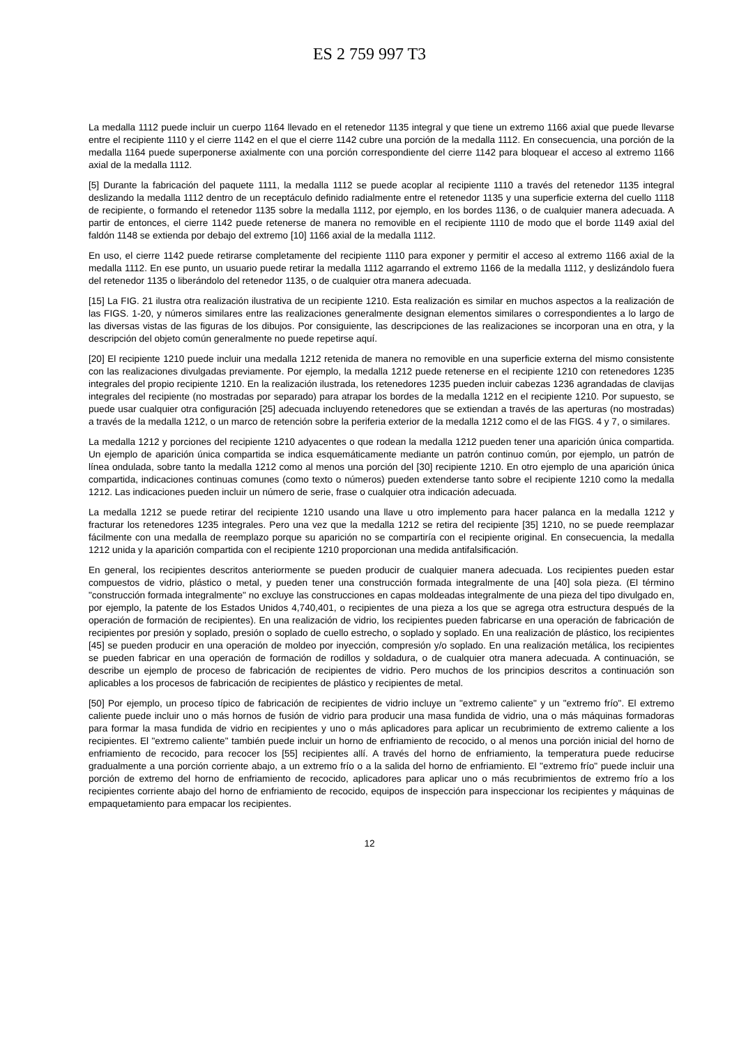ES 2 759 997 T3
La medalla 1112 puede incluir un cuerpo 1164 llevado en el retenedor 1135 integral y que tiene un extremo 1166 axial que puede llevarse entre el recipiente 1110 y el cierre 1142 en el que el cierre 1142 cubre una porción de la medalla 1112. En consecuencia, una porción de la medalla 1164 puede superponerse axialmente con una porción correspondiente del cierre 1142 para bloquear el acceso al extremo 1166 axial de la medalla 1112.
[5] Durante la fabricación del paquete 1111, la medalla 1112 se puede acoplar al recipiente 1110 a través del retenedor 1135 integral deslizando la medalla 1112 dentro de un receptáculo definido radialmente entre el retenedor 1135 y una superficie externa del cuello 1118 de recipiente, o formando el retenedor 1135 sobre la medalla 1112, por ejemplo, en los bordes 1136, o de cualquier manera adecuada. A partir de entonces, el cierre 1142 puede retenerse de manera no removible en el recipiente 1110 de modo que el borde 1149 axial del faldón 1148 se extienda por debajo del extremo [10] 1166 axial de la medalla 1112.
En uso, el cierre 1142 puede retirarse completamente del recipiente 1110 para exponer y permitir el acceso al extremo 1166 axial de la medalla 1112. En ese punto, un usuario puede retirar la medalla 1112 agarrando el extremo 1166 de la medalla 1112, y deslizándolo fuera del retenedor 1135 o liberándolo del retenedor 1135, o de cualquier otra manera adecuada.
[15] La FIG. 21 ilustra otra realización ilustrativa de un recipiente 1210. Esta realización es similar en muchos aspectos a la realización de las FIGS. 1-20, y números similares entre las realizaciones generalmente designan elementos similares o correspondientes a lo largo de las diversas vistas de las figuras de los dibujos. Por consiguiente, las descripciones de las realizaciones se incorporan una en otra, y la descripción del objeto común generalmente no puede repetirse aquí.
[20] El recipiente 1210 puede incluir una medalla 1212 retenida de manera no removible en una superficie externa del mismo consistente con las realizaciones divulgadas previamente. Por ejemplo, la medalla 1212 puede retenerse en el recipiente 1210 con retenedores 1235 integrales del propio recipiente 1210. En la realización ilustrada, los retenedores 1235 pueden incluir cabezas 1236 agrandadas de clavijas integrales del recipiente (no mostradas por separado) para atrapar los bordes de la medalla 1212 en el recipiente 1210. Por supuesto, se puede usar cualquier otra configuración [25] adecuada incluyendo retenedores que se extiendan a través de las aperturas (no mostradas) a través de la medalla 1212, o un marco de retención sobre la periferia exterior de la medalla 1212 como el de las FIGS. 4 y 7, o similares.
La medalla 1212 y porciones del recipiente 1210 adyacentes o que rodean la medalla 1212 pueden tener una aparición única compartida. Un ejemplo de aparición única compartida se indica esquemáticamente mediante un patrón continuo común, por ejemplo, un patrón de línea ondulada, sobre tanto la medalla 1212 como al menos una porción del [30] recipiente 1210. En otro ejemplo de una aparición única compartida, indicaciones continuas comunes (como texto o números) pueden extenderse tanto sobre el recipiente 1210 como la medalla 1212. Las indicaciones pueden incluir un número de serie, frase o cualquier otra indicación adecuada.
La medalla 1212 se puede retirar del recipiente 1210 usando una llave u otro implemento para hacer palanca en la medalla 1212 y fracturar los retenedores 1235 integrales. Pero una vez que la medalla 1212 se retira del recipiente [35] 1210, no se puede reemplazar fácilmente con una medalla de reemplazo porque su aparición no se compartiría con el recipiente original. En consecuencia, la medalla 1212 unida y la aparición compartida con el recipiente 1210 proporcionan una medida antifalsificación.
En general, los recipientes descritos anteriormente se pueden producir de cualquier manera adecuada. Los recipientes pueden estar compuestos de vidrio, plástico o metal, y pueden tener una construcción formada integralmente de una [40] sola pieza. (El término "construcción formada integralmente" no excluye las construcciones en capas moldeadas integralmente de una pieza del tipo divulgado en, por ejemplo, la patente de los Estados Unidos 4,740,401, o recipientes de una pieza a los que se agrega otra estructura después de la operación de formación de recipientes). En una realización de vidrio, los recipientes pueden fabricarse en una operación de fabricación de recipientes por presión y soplado, presión o soplado de cuello estrecho, o soplado y soplado. En una realización de plástico, los recipientes [45] se pueden producir en una operación de moldeo por inyección, compresión y/o soplado. En una realización metálica, los recipientes se pueden fabricar en una operación de formación de rodillos y soldadura, o de cualquier otra manera adecuada. A continuación, se describe un ejemplo de proceso de fabricación de recipientes de vidrio. Pero muchos de los principios descritos a continuación son aplicables a los procesos de fabricación de recipientes de plástico y recipientes de metal.
[50] Por ejemplo, un proceso típico de fabricación de recipientes de vidrio incluye un "extremo caliente" y un "extremo frío". El extremo caliente puede incluir uno o más hornos de fusión de vidrio para producir una masa fundida de vidrio, una o más máquinas formadoras para formar la masa fundida de vidrio en recipientes y uno o más aplicadores para aplicar un recubrimiento de extremo caliente a los recipientes. El "extremo caliente" también puede incluir un horno de enfriamiento de recocido, o al menos una porción inicial del horno de enfriamiento de recocido, para recocer los [55] recipientes allí. A través del horno de enfriamiento, la temperatura puede reducirse gradualmente a una porción corriente abajo, a un extremo frío o a la salida del horno de enfriamiento. El "extremo frío" puede incluir una porción de extremo del horno de enfriamiento de recocido, aplicadores para aplicar uno o más recubrimientos de extremo frío a los recipientes corriente abajo del horno de enfriamiento de recocido, equipos de inspección para inspeccionar los recipientes y máquinas de empaquetamiento para empacar los recipientes.
12